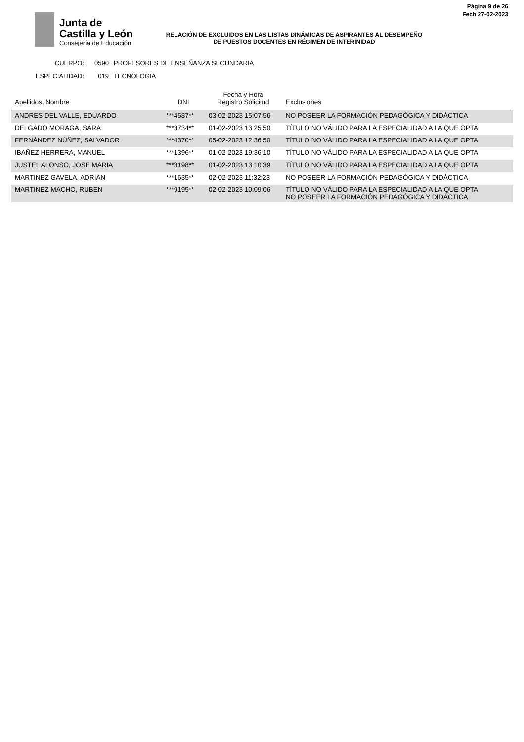Junta de
Castilla y León
Consejería de Educación
Página 9 de 26
Fech 27-02-2023
RELACIÓN DE EXCLUIDOS EN LAS LISTAS DINÁMICAS DE ASPIRANTES AL DESEMPEÑO DE PUESTOS DOCENTES EN RÉGIMEN DE INTERINIDAD
CUERPO: 0590 PROFESORES DE ENSEÑANZA SECUNDARIA
ESPECIALIDAD: 019 TECNOLOGIA
| Apellidos, Nombre | DNI | Fecha y Hora Registro Solicitud | Exclusiones |
| --- | --- | --- | --- |
| ANDRES DEL VALLE, EDUARDO | ***4587** | 03-02-2023 15:07:56 | NO POSEER LA FORMACIÓN PEDAGÓGICA Y DIDÁCTICA |
| DELGADO MORAGA, SARA | ***3734** | 01-02-2023 13:25:50 | TÍTULO NO VÁLIDO PARA LA ESPECIALIDAD A LA QUE OPTA |
| FERNÁNDEZ NÚÑEZ, SALVADOR | ***4370** | 05-02-2023 12:36:50 | TÍTULO NO VÁLIDO PARA LA ESPECIALIDAD A LA QUE OPTA |
| IBAÑEZ HERRERA, MANUEL | ***1396** | 01-02-2023 19:36:10 | TÍTULO NO VÁLIDO PARA LA ESPECIALIDAD A LA QUE OPTA |
| JUSTEL ALONSO, JOSE MARIA | ***3198** | 01-02-2023 13:10:39 | TÍTULO NO VÁLIDO PARA LA ESPECIALIDAD A LA QUE OPTA |
| MARTINEZ GAVELA, ADRIAN | ***1635** | 02-02-2023 11:32:23 | NO POSEER LA FORMACIÓN PEDAGÓGICA Y DIDÁCTICA |
| MARTINEZ MACHO, RUBEN | ***9195** | 02-02-2023 10:09:06 | TÍTULO NO VÁLIDO PARA LA ESPECIALIDAD A LA QUE OPTA NO POSEER LA FORMACIÓN PEDAGÓGICA Y DIDÁCTICA |